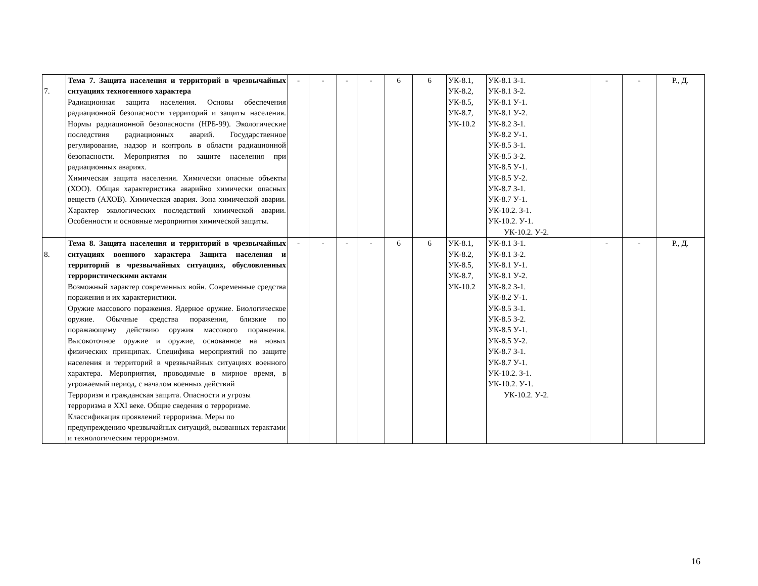| 7. | Тема 7. Защита населения и территорий в чрезвычайных ситуациях техногенного характера Радиационная защита населения. Основы обеспечения радиационной безопасности территорий и защиты населения. Нормы радиационной безопасности (НРБ-99). Экологические последствия радиационных аварий. Государственное регулирование, надзор и контроль в области радиационной безопасности. Мероприятия по защите населения при радиационных авариях. Химическая защита населения. Химически опасные объекты (ХОО). Общая характеристика аварийно химически опасных веществ (АХОВ). Химическая авария. Зона химической аварии. Характер экологических последствий химической аварии. Особенности и основные мероприятия химической защиты. | - | - | - | - | 6 | 6 | УК-8.1, УК-8.2, УК-8.5, УК-8.7, УК-10.2 | УК-8.1 З-1. УК-8.1 З-2. УК-8.1 У-1. УК-8.1 У-2. УК-8.2 З-1. УК-8.2 У-1. УК-8.5 З-1. УК-8.5 З-2. УК-8.5 У-1. УК-8.5 У-2. УК-8.7 З-1. УК-8.7 У-1. УК-10.2. З-1. УК-10.2. У-1. УК-10.2. У-2. | - | - | Р., Д. |
| 8. | Тема 8. Защита населения и территорий в чрезвычайных ситуациях военного характера Защита населения и территорий в чрезвычайных ситуациях, обусловленных террористическими актами Возможный характер современных войн. Современные средства поражения и их характеристики. Оружие массового поражения. Ядерное оружие. Биологическое оружие. Обычные средства поражения, близкие по поражающему действию оружия массового поражения. Высокоточное оружие и оружие, основанное на новых физических принципах. Специфика мероприятий по защите населения и территорий в чрезвычайных ситуациях военного характера. Мероприятия, проводимые в мирное время, в угрожаемый период, с началом военных действий Терроризм и гражданская защита. Опасности и угрозы терроризма в XXI веке. Общие сведения о терроризме. Классификация проявлений терроризма. Меры по предупреждению чрезвычайных ситуаций, вызванных терактами и технологическим терроризмом. | - | - | - | - | 6 | 6 | УК-8.1, УК-8.2, УК-8.5, УК-8.7, УК-10.2 | УК-8.1 З-1. УК-8.1 З-2. УК-8.1 У-1. УК-8.1 У-2. УК-8.2 З-1. УК-8.2 У-1. УК-8.5 З-1. УК-8.5 З-2. УК-8.5 У-1. УК-8.5 У-2. УК-8.7 З-1. УК-8.7 У-1. УК-10.2. З-1. УК-10.2. У-1. УК-10.2. У-2. | - | - | Р., Д. |
16